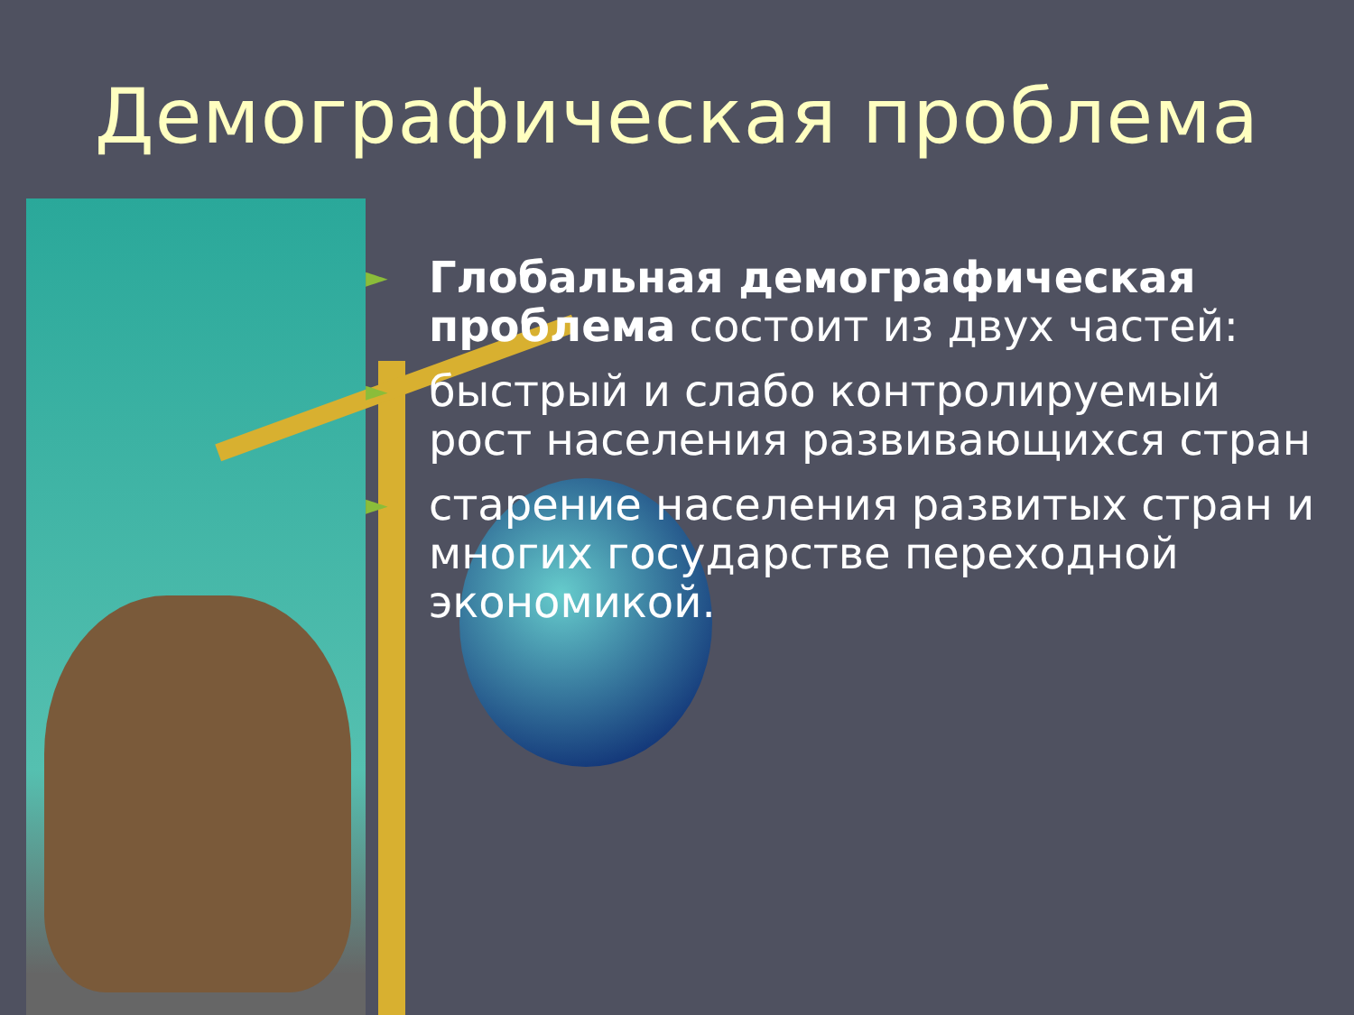Демографическая проблема
► Глобальная демографическая проблема состоит из двух частей:
► быстрый и слабо контролируемый рост населения развивающихся стран
► старение населения развитых стран и многих государстве переходной экономикой.